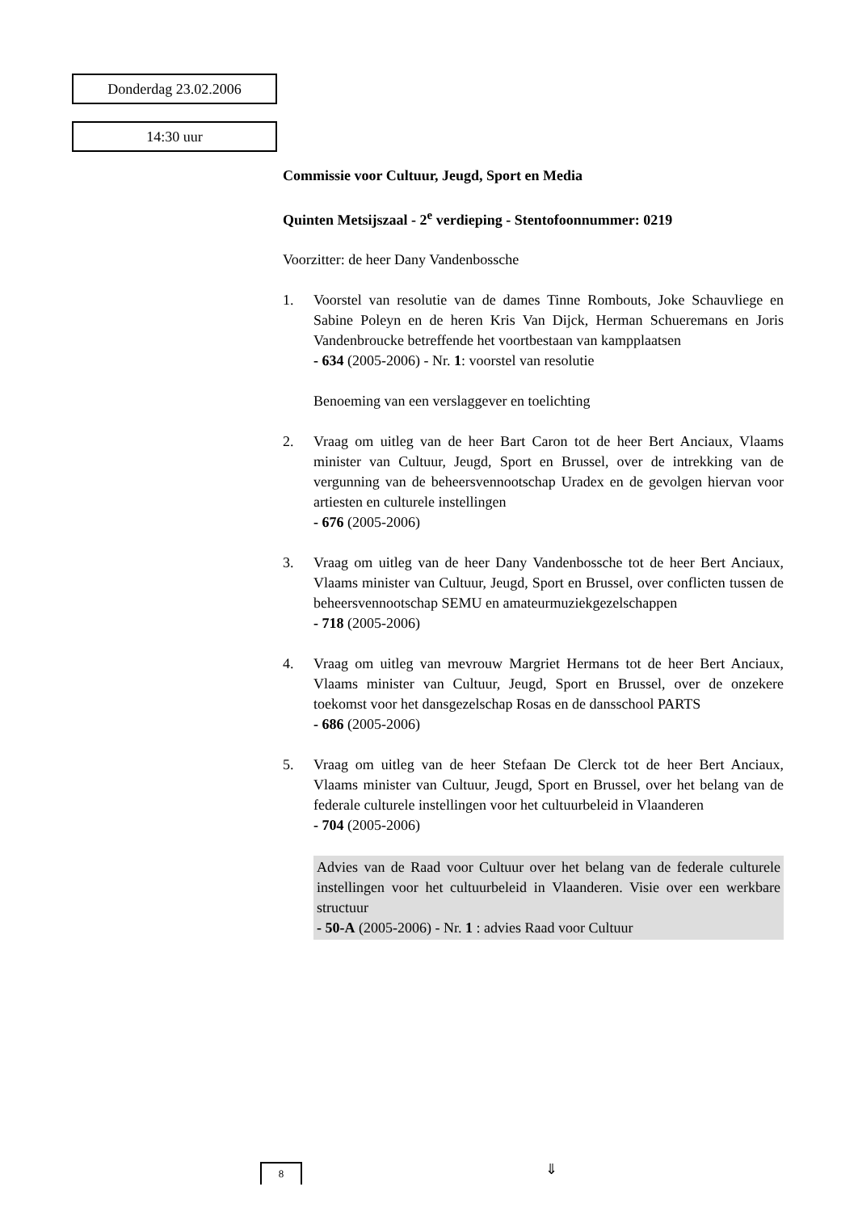Donderdag 23.02.2006
14:30 uur
Commissie voor Cultuur, Jeugd, Sport en Media
Quinten Metsijszaal - 2<sup>e</sup> verdieping - Stentofoonnummer: 0219
Voorzitter: de heer Dany Vandenbossche
1. Voorstel van resolutie van de dames Tinne Rombouts, Joke Schauvliege en Sabine Poleyn en de heren Kris Van Dijck, Herman Schueremans en Joris Vandenbroucke betreffende het voortbestaan van kampplaatsen
- 634 (2005-2006) - Nr. 1: voorstel van resolutie
Benoeming van een verslaggever en toelichting
2. Vraag om uitleg van de heer Bart Caron tot de heer Bert Anciaux, Vlaams minister van Cultuur, Jeugd, Sport en Brussel, over de intrekking van de vergunning van de beheersvennootschap Uradex en de gevolgen hiervan voor artiesten en culturele instellingen
- 676 (2005-2006)
3. Vraag om uitleg van de heer Dany Vandenbossche tot de heer Bert Anciaux, Vlaams minister van Cultuur, Jeugd, Sport en Brussel, over conflicten tussen de beheersvennootschap SEMU en amateurmuziekgezelschappen
- 718 (2005-2006)
4. Vraag om uitleg van mevrouw Margriet Hermans tot de heer Bert Anciaux, Vlaams minister van Cultuur, Jeugd, Sport en Brussel, over de onzekere toekomst voor het dansgezelschap Rosas en de dansschool PARTS
- 686 (2005-2006)
5. Vraag om uitleg van de heer Stefaan De Clerck tot de heer Bert Anciaux, Vlaams minister van Cultuur, Jeugd, Sport en Brussel, over het belang van de federale culturele instellingen voor het cultuurbeleid in Vlaanderen
- 704 (2005-2006)
Advies van de Raad voor Cultuur over het belang van de federale culturele instellingen voor het cultuurbeleid in Vlaanderen. Visie over een werkbare structuur
- 50-A (2005-2006) - Nr. 1 : advies Raad voor Cultuur
8 ⇓